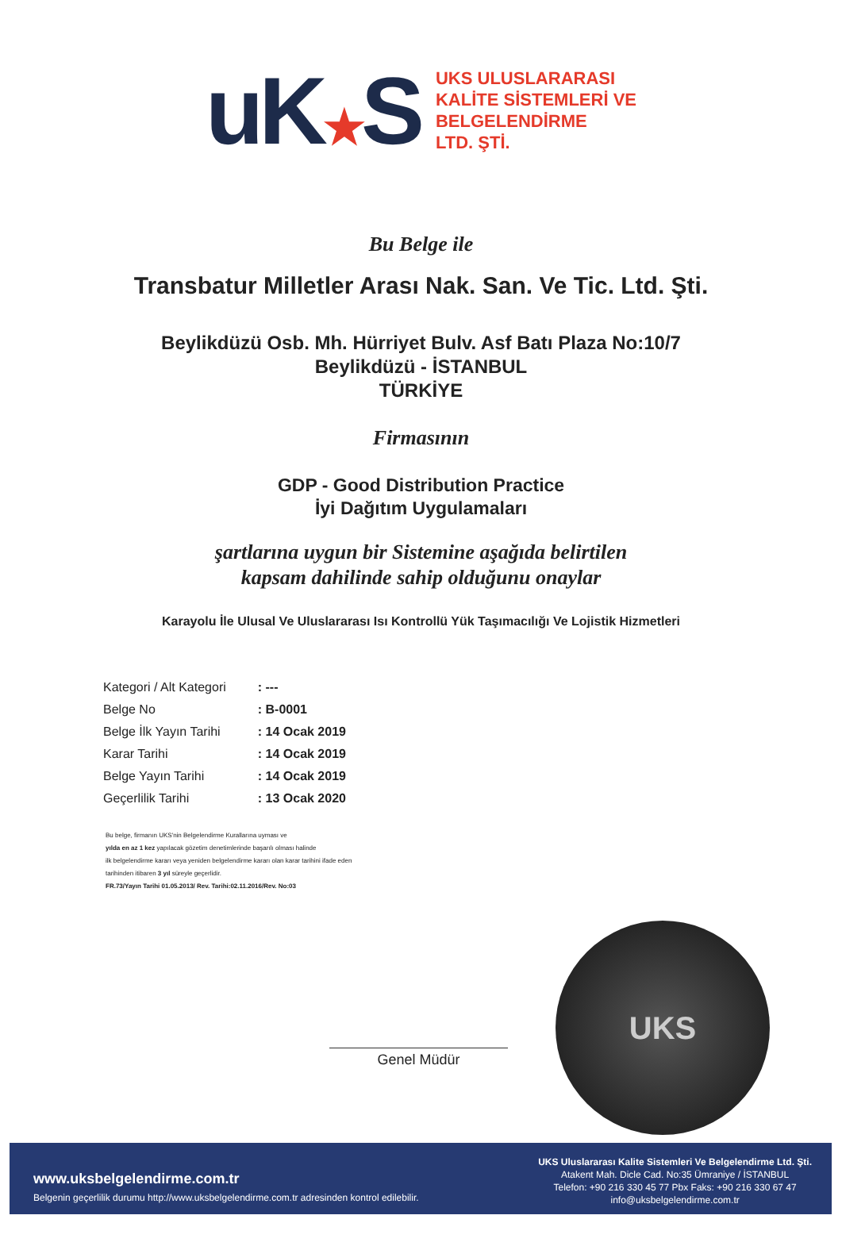uK★S
UKS ULUSLARARASI
KALİTE SİSTEMLERİ VE
BELGELENDİRME
LTD. ŞTİ.
Bu Belge ile
Transbatur Milletler Arası Nak. San. Ve Tic. Ltd. Şti.
Beylikdüzü Osb. Mh. Hürriyet Bulv. Asf Batı Plaza No:10/7
Beylikdüzü - İSTANBUL
TÜRKİYE
Firmasının
GDP - Good Distribution Practice
İyi Dağıtım Uygulamaları
şartlarına uygun bir Sistemine aşağıda belirtilen
kapsam dahilinde sahip olduğunu onaylar
Karayolu İle Ulusal Ve Uluslararası Isı Kontrollü Yük Taşımacılığı Ve Lojistik Hizmetleri
| Kategori / Alt Kategori | : --- |
| Belge No | : B-0001 |
| Belge İlk Yayın Tarihi | : 14 Ocak 2019 |
| Karar Tarihi | : 14 Ocak 2019 |
| Belge Yayın Tarihi | : 14 Ocak 2019 |
| Geçerlilik Tarihi | : 13 Ocak 2020 |
Bu belge, firmanın UKS'nin Belgelendirme Kurallarına uyması ve
yılda en az 1 kez yapılacak gözetim denetimlerinde başarılı olması halinde
ilk belgelendirme kararı veya yeniden belgelendirme kararı olan karar tarihini ifade eden
tarihinden itibaren 3 yıl süreyle geçerlidir.
FR.73/Yayın Tarihi 01.05.2013/ Rev. Tarihi:02.11.2016/Rev. No:03
Genel Müdür
UKS
www.uksbelgelendirme.com.tr
Belgenin geçerlilik durumu http://www.uksbelgelendirme.com.tr adresinden kontrol edilebilir.
UKS Uluslararası Kalite Sistemleri Ve Belgelendirme Ltd. Şti.
Atakent Mah. Dicle Cad. No:35 Ümraniye / İSTANBUL
Telefon: +90 216 330 45 77 Pbx Faks: +90 216 330 67 47
info@uksbelgelendirme.com.tr